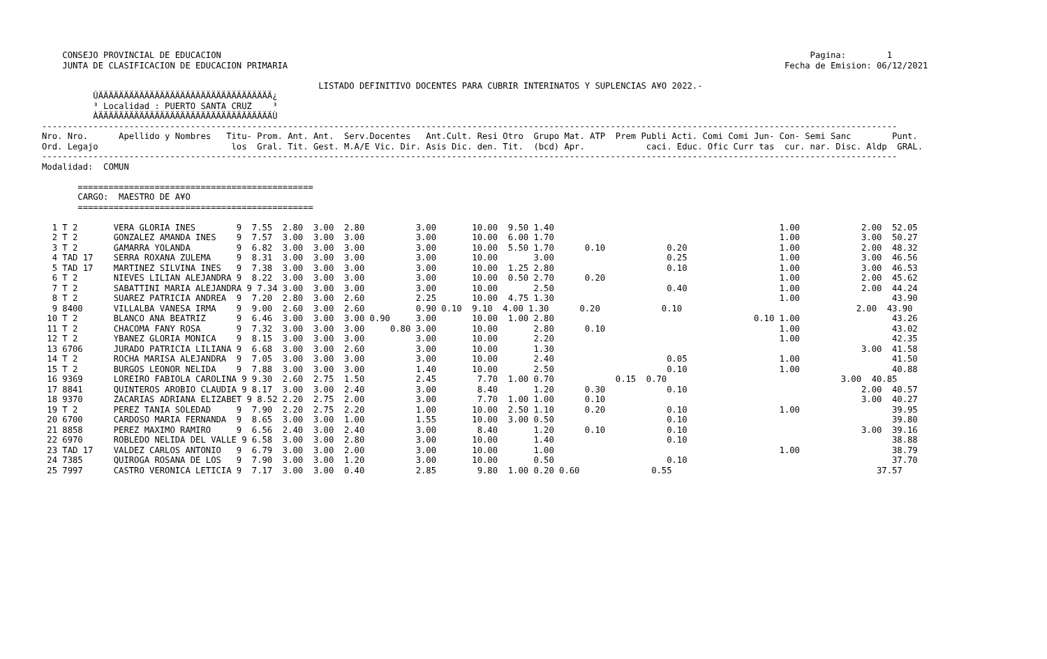CONSEJO PROVINCIAL DE EDUCACION                                                                                                                   Pagina:        1
    JUNTA DE CLASIFICACION DE EDUCACION PRIMARIA                                                                                                 Fecha de Emision: 06/12/2021

                                                      LISTADO DEFINITIVO DOCENTES PARA CUBRIR INTERINATOS Y SUPLENCIAS A¥O 2022.-
          ÚÄÄÄÄÄÄÄÄÄÄÄÄÄÄÄÄÄÄÄÄÄÄÄÄÄÄÄÄÄÄÄÄÄÄ¿
          ³ Localidad : PUERTO SANTA CRUZ    ³
          ÀÄÄÄÄÄÄÄÄÄÄÄÄÄÄÄÄÄÄÄÄÄÄÄÄÄÄÄÄÄÄÄÄÄÄÙ
-----------------------------------------------------------------------------------------------------------------------------------------------------------------------
Nro. Nro.      Apellido y Nombres   Titu- Prom. Ant. Ant.  Serv.Docentes   Ant.Cult. Resi Otro  Grupo Mat. ATP  Prem Publi Acti. Comi Comi Jun- Con- Semi Sanc        Punt.
Ord. Legajo                          los  Gral. Tit. Gest. M.A/E Vic. Dir. Asis Dic. den. Tit.  (bcd) Apr.            caci. Educ. Ofic Curr tas  cur. nar. Disc. Aldp  GRAL.
-----------------------------------------------------------------------------------------------------------------------------------------------------------------------
Modalidad:  COMUN

       ==============================================
       CARGO:  MAESTRO DE A¥O
       ==============================================

  1 T 2       VERA GLORIA INES        9  7.55  2.80  3.00  2.80          3.00       10.00  9.50 1.40                                            1.00            2.00  52.05
  2 T 2       GONZALEZ AMANDA INES    9  7.57  3.00  3.00  3.00          3.00       10.00  6.00 1.70                                            1.00            3.00  50.27
  3 T 2       GAMARRA YOLANDA         9  6.82  3.00  3.00  3.00          3.00       10.00  5.50 1.70      0.10            0.20                  1.00            2.00  48.32
  4 TAD 17    SERRA ROXANA ZULEMA     9  8.31  3.00  3.00  3.00          3.00       10.00       3.00                      0.25                  1.00            3.00  46.56
  5 TAD 17    MARTINEZ SILVINA INES   9  7.38  3.00  3.00  3.00          3.00       10.00  1.25 2.80                      0.10                  1.00            3.00  46.53
  6 T 2       NIEVES LILIAN ALEJANDRA 9  8.22  3.00  3.00  3.00          3.00       10.00  0.50 2.70      0.20                                  1.00            2.00  45.62
  7 T 2       SABATTINI MARIA ALEJANDRA 9 7.34 3.00  3.00  3.00          3.00       10.00       2.50                      0.40                  1.00            2.00  44.24
  8 T 2       SUAREZ PATRICIA ANDREA  9  7.20  2.80  3.00  2.60          2.25       10.00  4.75 1.30                                            1.00                  43.90
  9 8400      VILLALBA VANESA IRMA    9  9.00  2.60  3.00  2.60          0.90 0.10  9.10  4.00 1.30      0.20            0.10                                  2.00  43.90
 10 T 2       BLANCO ANA BEATRIZ      9  6.46  3.00  3.00  3.00 0.90     3.00       10.00  1.00 2.80                                       0.10 1.00                  43.26
 11 T 2       CHACOMA FANY ROSA       9  7.32  3.00  3.00  3.00     0.80 3.00       10.00       2.80      0.10                                  1.00                  43.02
 12 T 2       YBANEZ GLORIA MONICA    9  8.15  3.00  3.00  3.00          3.00       10.00       2.20                                            1.00                  42.35
 13 6706      JURADO PATRICIA LILIANA 9  6.68  3.00  3.00  2.60          3.00       10.00       1.30                                                            3.00  41.58
 14 T 2       ROCHA MARISA ALEJANDRA  9  7.05  3.00  3.00  3.00          3.00       10.00       2.40                      0.05                  1.00                  41.50
 15 T 2       BURGOS LEONOR NELIDA    9  7.88  3.00  3.00  3.00          1.40       10.00       2.50                      0.10                  1.00                  40.88
 16 9369      LOREIRO FABIOLA CAROLINA 9 9.30  2.60  2.75  1.50          2.45        7.70  1.00 0.70            0.15  0.70                                  3.00  40.85
 17 8841      QUINTEROS AROBIO CLAUDIA 9 8.17  3.00  3.00  2.40          3.00        8.40       1.20      0.30            0.10                                  2.00  40.57
 18 9370      ZACARIAS ADRIANA ELIZABET 9 8.52 2.20  2.75  2.00          3.00        7.70  1.00 1.00      0.10                                                  3.00  40.27
 19 T 2       PEREZ TANIA SOLEDAD     9  7.90  2.20  2.75  2.20          1.00       10.00  2.50 1.10      0.20            0.10                  1.00                  39.95
 20 6700      CARDOSO MARIA FERNANDA  9  8.65  3.00  3.00  1.00          1.55       10.00  3.00 0.50                      0.10                                        39.80
 21 8858      PEREZ MAXIMO RAMIRO     9  6.56  2.40  3.00  2.40          3.00        8.40       1.20      0.10            0.10                                  3.00  39.16
 22 6970      ROBLEDO NELIDA DEL VALLE 9 6.58  3.00  3.00  2.80          3.00       10.00       1.40                      0.10                                        38.88
 23 TAD 17    VALDEZ CARLOS ANTONIO   9  6.79  3.00  3.00  2.00          3.00       10.00       1.00                                            1.00                  38.79
 24 7385      QUIROGA ROSANA DE LOS   9  7.90  3.00  3.00  1.20          3.00       10.00       0.50                      0.10                                        37.70
 25 7997      CASTRO VERONICA LETICIA 9  7.17  3.00  3.00  0.40          2.85        9.80  1.00 0.20 0.60              0.55                                        37.57